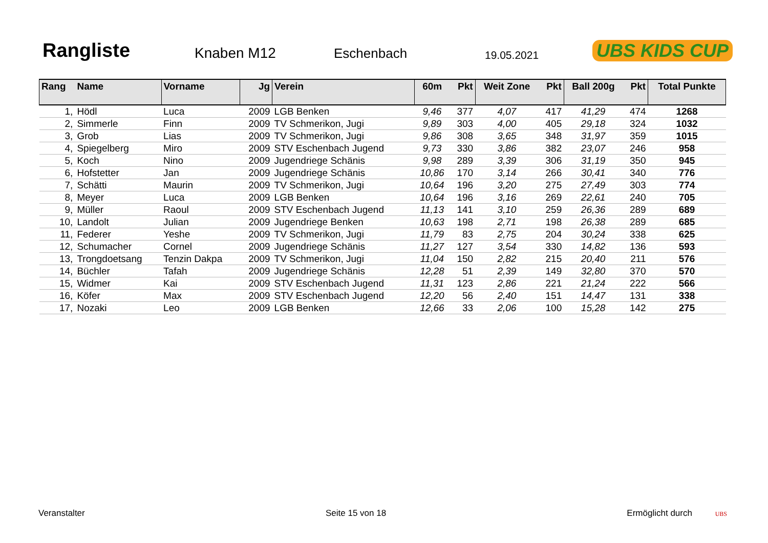Rangliste
Knaben M12
Eschenbach
19.05.2021
UBS KIDS CUP
| Rang | Name | Vorname | Jg | Verein | 60m | Pkt | Weit Zone | Pkt | Ball 200g | Pkt | Total Punkte |
| --- | --- | --- | --- | --- | --- | --- | --- | --- | --- | --- | --- |
| 1, | Hödl | Luca | 2009 | LGB Benken | 9,46 | 377 | 4,07 | 417 | 41,29 | 474 | 1268 |
| 2, | Simmerle | Finn | 2009 | TV Schmerikon, Jugi | 9,89 | 303 | 4,00 | 405 | 29,18 | 324 | 1032 |
| 3, | Grob | Lias | 2009 | TV Schmerikon, Jugi | 9,86 | 308 | 3,65 | 348 | 31,97 | 359 | 1015 |
| 4, | Spiegelberg | Miro | 2009 | STV Eschenbach Jugend | 9,73 | 330 | 3,86 | 382 | 23,07 | 246 | 958 |
| 5, | Koch | Nino | 2009 | Jugendriege Schänis | 9,98 | 289 | 3,39 | 306 | 31,19 | 350 | 945 |
| 6, | Hofstetter | Jan | 2009 | Jugendriege Schänis | 10,86 | 170 | 3,14 | 266 | 30,41 | 340 | 776 |
| 7, | Schätti | Maurin | 2009 | TV Schmerikon, Jugi | 10,64 | 196 | 3,20 | 275 | 27,49 | 303 | 774 |
| 8, | Meyer | Luca | 2009 | LGB Benken | 10,64 | 196 | 3,16 | 269 | 22,61 | 240 | 705 |
| 9, | Müller | Raoul | 2009 | STV Eschenbach Jugend | 11,13 | 141 | 3,10 | 259 | 26,36 | 289 | 689 |
| 10, | Landolt | Julian | 2009 | Jugendriege Benken | 10,63 | 198 | 2,71 | 198 | 26,38 | 289 | 685 |
| 11, | Federer | Yeshe | 2009 | TV Schmerikon, Jugi | 11,79 | 83 | 2,75 | 204 | 30,24 | 338 | 625 |
| 12, | Schumacher | Cornel | 2009 | Jugendriege Schänis | 11,27 | 127 | 3,54 | 330 | 14,82 | 136 | 593 |
| 13, | Trongdoetsang | Tenzin Dakpa | 2009 | TV Schmerikon, Jugi | 11,04 | 150 | 2,82 | 215 | 20,40 | 211 | 576 |
| 14, | Büchler | Tafah | 2009 | Jugendriege Schänis | 12,28 | 51 | 2,39 | 149 | 32,80 | 370 | 570 |
| 15, | Widmer | Kai | 2009 | STV Eschenbach Jugend | 11,31 | 123 | 2,86 | 221 | 21,24 | 222 | 566 |
| 16, | Köfer | Max | 2009 | STV Eschenbach Jugend | 12,20 | 56 | 2,40 | 151 | 14,47 | 131 | 338 |
| 17, | Nozaki | Leo | 2009 | LGB Benken | 12,66 | 33 | 2,06 | 100 | 15,28 | 142 | 275 |
Veranstalter Seite 15 von 18 Ermöglicht durch UBS